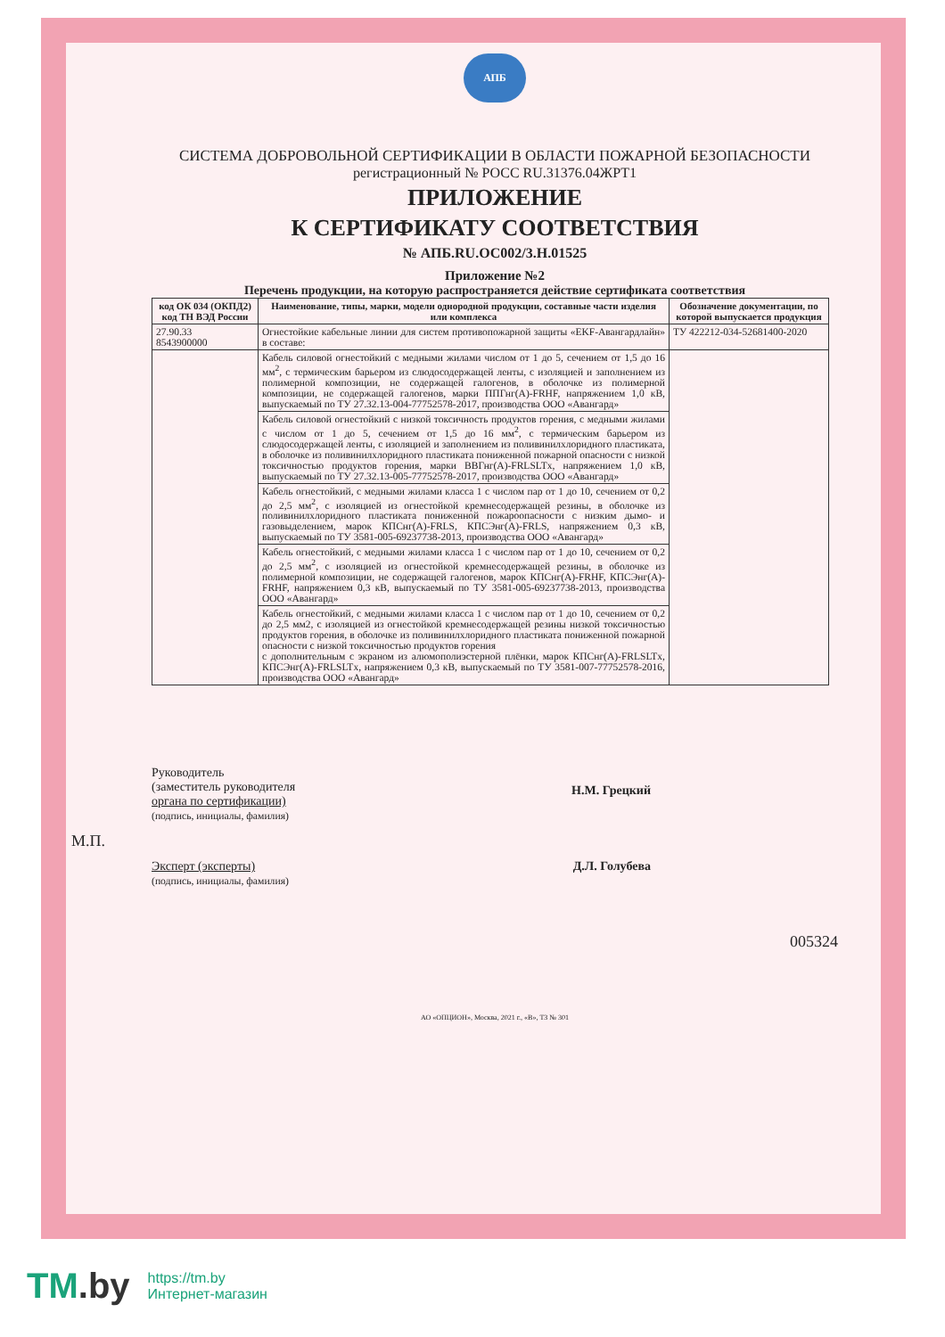АПБ
СИСТЕМА ДОБРОВОЛЬНОЙ СЕРТИФИКАЦИИ В ОБЛАСТИ ПОЖАРНОЙ БЕЗОПАСНОСТИ
регистрационный № РОСС RU.31376.04ЖРТ1
ПРИЛОЖЕНИЕ
К СЕРТИФИКАТУ СООТВЕТСТВИЯ
№ АПБ.RU.ОС002/3.Н.01525
Приложение №2
Перечень продукции, на которую распространяется действие сертификата соответствия
| код ОК 034 (ОКПД2) код ТН ВЭД России | Наименование, типы, марки, модели однородной продукции, составные части изделия или комплекса | Обозначение документации, по которой выпускается продукция |
| --- | --- | --- |
| 27.90.33 8543900000 | Огнестойкие кабельные линии для систем противопожарной защиты «EKF-Авангардлайн» в составе: | ТУ 422212-034-52681400-2020 |
| | Кабель силовой огнестойкий с медными жилами числом от 1 до 5, сечением от 1,5 до 16 мм<sup>2</sup>, с термическим барьером из слюдосодержащей ленты, с изоляцией и заполнением из полимерной композиции, не содержащей галогенов, в оболочке из полимерной композиции, не содержащей галогенов, марки ППГнг(А)-FRHF, напряжением 1,0 кВ, выпускаемый по ТУ 27.32.13-004-77752578-2017, производства ООО «Авангард» | |
| | Кабель силовой огнестойкий с низкой токсичность продуктов горения, с медными жилами с числом от 1 до 5, сечением от 1,5 до 16 мм<sup>2</sup>, с термическим барьером из слюдосодержащей ленты, с изоляцией и заполнением из поливинилхлоридного пластиката, в оболочке из поливинилхлоридного пластиката пониженной пожарной опасности с низкой токсичностью продуктов горения, марки ВВГнг(А)-FRLSLTx, напряжением 1,0 кВ, выпускаемый по ТУ 27.32.13-005-77752578-2017, производства ООО «Авангард» | |
| | Кабель огнестойкий, с медными жилами класса 1 с числом пар от 1 до 10, сечением от 0,2 до 2,5 мм<sup>2</sup>, с изоляцией из огнестойкой кремнесодержащей резины, в оболочке из поливинилхлоридного пластиката пониженной пожароопасности с низким дымо- и газовыделением, марок КПСнг(А)-FRLS, КПСЭнг(А)-FRLS, напряжением 0,3 кВ, выпускаемый по ТУ 3581-005-69237738-2013, производства ООО «Авангард» | |
| | Кабель огнестойкий, с медными жилами класса 1 с числом пар от 1 до 10, сечением от 0,2 до 2,5 мм<sup>2</sup>, с изоляцией из огнестойкой кремнесодержащей резины, в оболочке из полимерной композиции, не содержащей галогенов, марок КПСнг(А)-FRHF, КПСЭнг(А)-FRHF, напряжением 0,3 кВ, выпускаемый по ТУ 3581-005-69237738-2013, производства ООО «Авангард» | |
| | Кабель огнестойкий, с медными жилами класса 1 с числом пар от 1 до 10, сечением от 0,2 до 2,5 мм2, с изоляцией из огнестойкой кремнесодержащей резины низкой токсичностью продуктов горения, в оболочке из поливинилхлоридного пластиката пониженной пожарной опасности с низкой токсичностью продуктов горения с дополнительным с экраном из алюмополиэстерной плёнки, марок КПСнг(А)-FRLSLTx, КПСЭнг(А)-FRLSLTx, напряжением 0,3 кВ, выпускаемый по ТУ 3581-007-77752578-2016, производства ООО «Авангард» | |
Руководитель
(заместитель руководителя
органа по сертификации)
(подпись, инициалы, фамилия)
Н.М. Грецкий
М.П.
Эксперт (эксперты)
(подпись, инициалы, фамилия)
Д.Л. Голубева
005324
АО «ОПЦИОН», Москва, 2021 г., «В», ТЗ № 301
TM.by
https://tm.by
Интернет-магазин